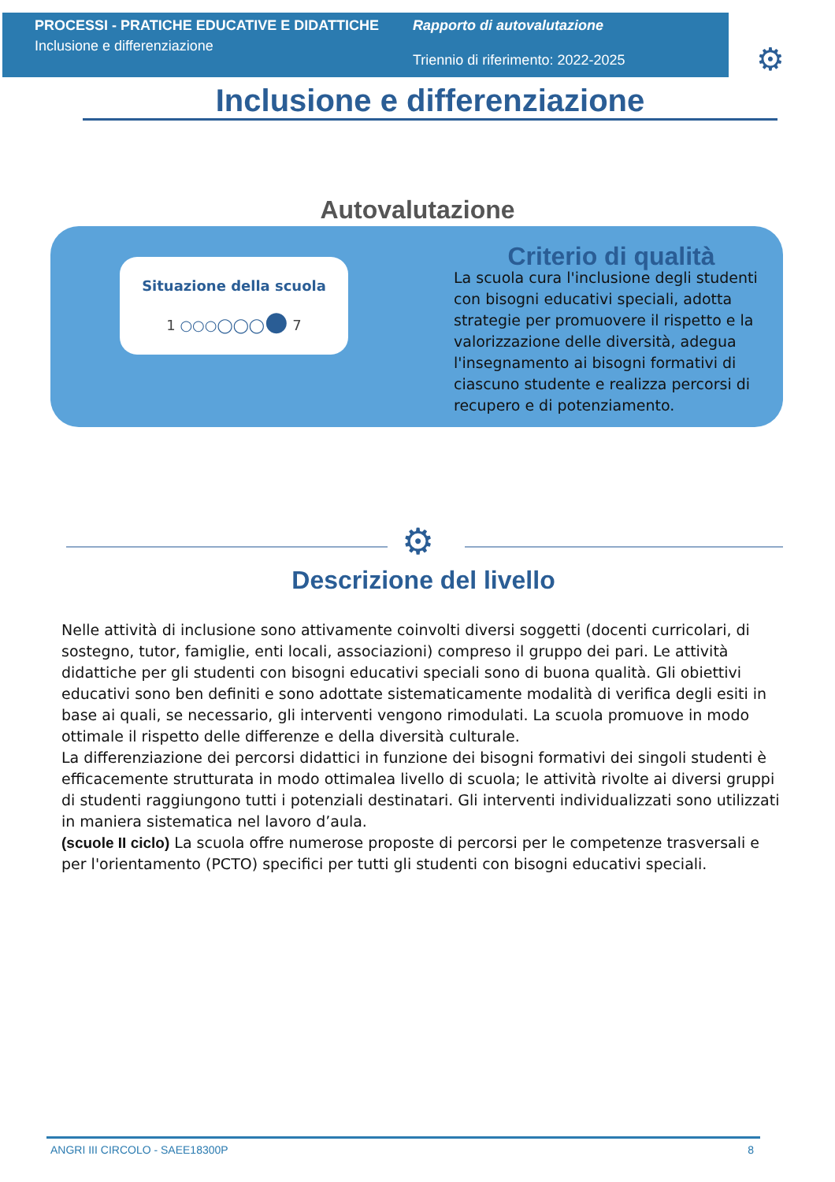PROCESSI - PRATICHE EDUCATIVE E DIDATTICHE
Inclusione e differenziazione
Rapporto di autovalutazione
Triennio di riferimento: 2022-2025
⚙
Inclusione e differenziazione
Autovalutazione
Situazione della scuola
1 ○○○◯◯◯● 7
Criterio di qualità
La scuola cura l'inclusione degli studenti con bisogni educativi speciali, adotta strategie per promuovere il rispetto e la valorizzazione delle diversità, adegua l'insegnamento ai bisogni formativi di ciascuno studente e realizza percorsi di recupero e di potenziamento.
⚙
Descrizione del livello
Nelle attività di inclusione sono attivamente coinvolti diversi soggetti (docenti curricolari, di sostegno, tutor, famiglie, enti locali, associazioni) compreso il gruppo dei pari. Le attività didattiche per gli studenti con bisogni educativi speciali sono di buona qualità. Gli obiettivi educativi sono ben definiti e sono adottate sistematicamente modalità di verifica degli esiti in base ai quali, se necessario, gli interventi vengono rimodulati. La scuola promuove in modo ottimale il rispetto delle differenze e della diversità culturale.
La differenziazione dei percorsi didattici in funzione dei bisogni formativi dei singoli studenti è efficacemente strutturata in modo ottimalea livello di scuola; le attività rivolte ai diversi gruppi di studenti raggiungono tutti i potenziali destinatari. Gli interventi individualizzati sono utilizzati in maniera sistematica nel lavoro d’aula.
(scuole II ciclo) La scuola offre numerose proposte di percorsi per le competenze trasversali e per l'orientamento (PCTO) specifici per tutti gli studenti con bisogni educativi speciali.
ANGRI III CIRCOLO - SAEE18300P 8